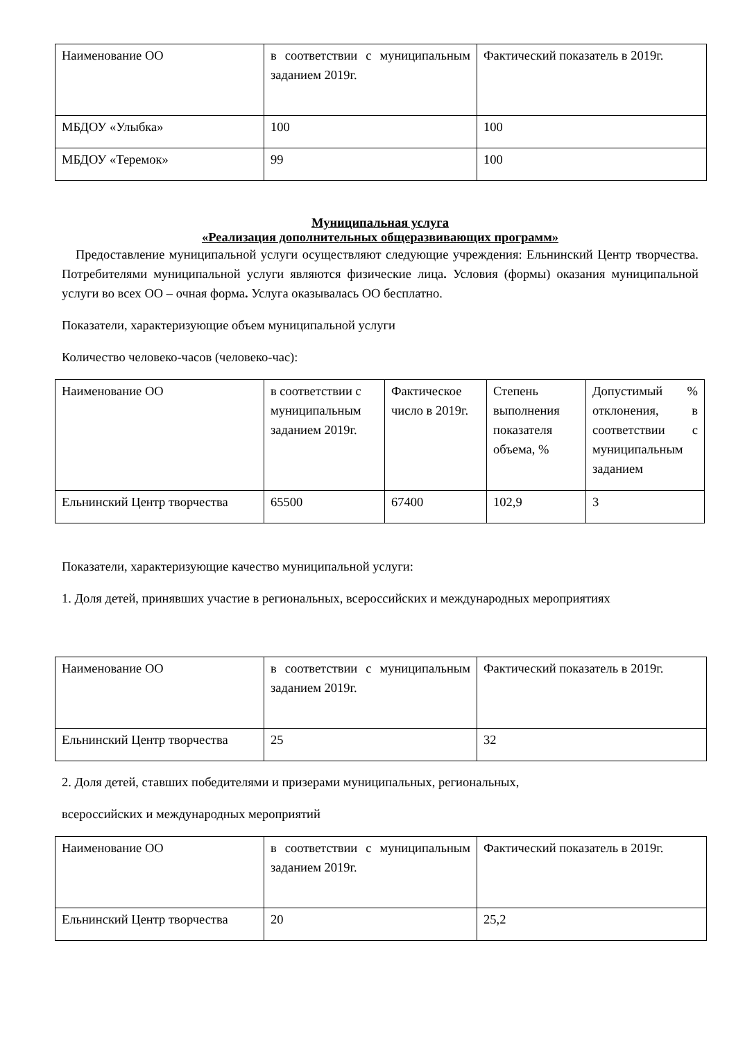| Наименование ОО | в соответствии с муниципальным заданием 2019г. | Фактический показатель в 2019г. |
| МБДОУ «Улыбка» | 100 | 100 |
| МБДОУ «Теремок» | 99 | 100 |
Муниципальная услуга
«Реализация дополнительных общеразвивающих программ»
Предоставление муниципальной услуги осуществляют следующие учреждения: Ельнинский Центр творчества. Потребителями муниципальной услуги являются физические лица. Условия (формы) оказания муниципальной услуги во всех ОО – очная форма. Услуга оказывалась ОО бесплатно.
Показатели, характеризующие объем муниципальной услуги
Количество человеко-часов (человеко-час):
| Наименование ОО | в соответствии с муниципальным заданием 2019г. | Фактическое число в 2019г. | Степень выполнения показателя объема, % | Допустимый % отклонения, в соответствии с муниципальным заданием |
| Ельнинский Центр творчества | 65500 | 67400 | 102,9 | 3 |
Показатели, характеризующие качество муниципальной услуги:
1. Доля детей, принявших участие в региональных, всероссийских и международных мероприятиях
| Наименование ОО | в соответствии с муниципальным заданием 2019г. | Фактический показатель в 2019г. |
| Ельнинский Центр творчества | 25 | 32 |
2. Доля детей, ставших победителями и призерами муниципальных, региональных,
всероссийских и международных мероприятий
| Наименование ОО | в соответствии с муниципальным заданием 2019г. | Фактический показатель в 2019г. |
| Ельнинский Центр творчества | 20 | 25,2 |